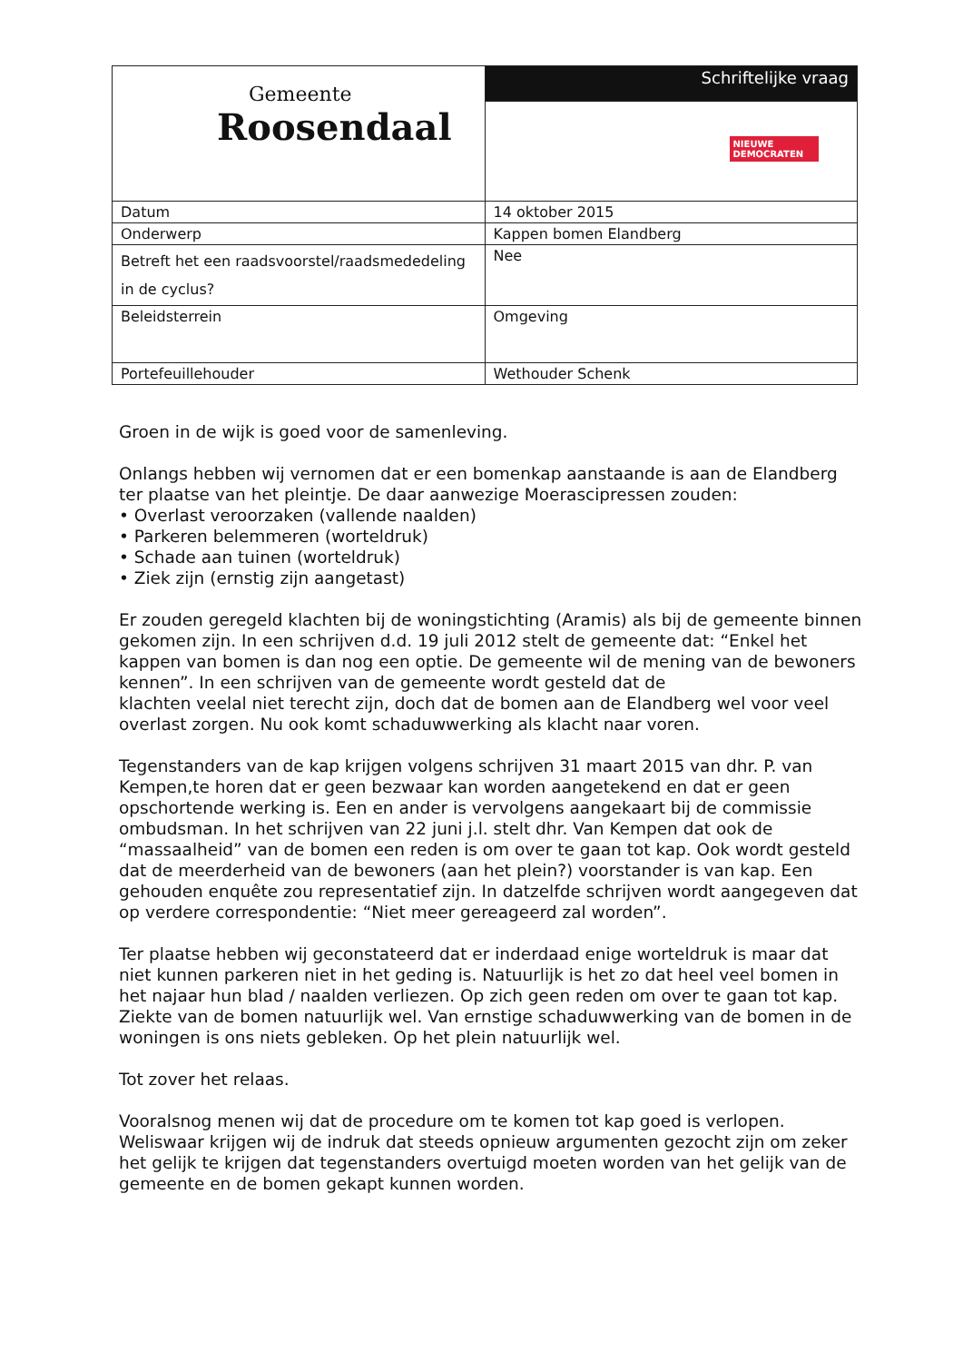| Gemeente Roosendaal | Schriftelijke vraag |
| | NIEUWE DEMOCRATEN |
| Datum | 14 oktober 2015 |
| Onderwerp | Kappen bomen Elandberg |
| Betreft het een raadsvoorstel/raadsmededeling in de cyclus? | Nee |
| Beleidsterrein | Omgeving |
| Portefeuillehouder | Wethouder Schenk |
Groen in de wijk is goed voor de samenleving.
Onlangs hebben wij vernomen dat er een bomenkap aanstaande is aan de Elandberg ter plaatse van het pleintje. De daar aanwezige Moerascipressen zouden:
• Overlast veroorzaken (vallende naalden)
• Parkeren belemmeren (worteldruk)
• Schade aan tuinen (worteldruk)
• Ziek zijn (ernstig zijn aangetast)
Er zouden geregeld klachten bij de woningstichting (Aramis) als bij de gemeente binnen gekomen zijn. In een schrijven d.d. 19 juli 2012 stelt de gemeente dat: “Enkel het kappen van bomen is dan nog een optie. De gemeente wil de mening van de bewoners kennen”. In een schrijven van de gemeente wordt gesteld dat de
klachten veelal niet terecht zijn, doch dat de bomen aan de Elandberg wel voor veel overlast zorgen. Nu ook komt schaduwwerking als klacht naar voren.
Tegenstanders van de kap krijgen volgens schrijven 31 maart 2015 van dhr. P. van Kempen,te horen dat er geen bezwaar kan worden aangetekend en dat er geen opschortende werking is. Een en ander is vervolgens aangekaart bij de commissie ombudsman. In het schrijven van 22 juni j.l. stelt dhr. Van Kempen dat ook de “massaalheid” van de bomen een reden is om over te gaan tot kap. Ook wordt gesteld dat de meerderheid van de bewoners (aan het plein?) voorstander is van kap. Een gehouden enquête zou representatief zijn. In datzelfde schrijven wordt aangegeven dat op verdere correspondentie: “Niet meer gereageerd zal worden”.
Ter plaatse hebben wij geconstateerd dat er inderdaad enige worteldruk is maar dat niet kunnen parkeren niet in het geding is. Natuurlijk is het zo dat heel veel bomen in het najaar hun blad / naalden verliezen. Op zich geen reden om over te gaan tot kap. Ziekte van de bomen natuurlijk wel. Van ernstige schaduwwerking van de bomen in de woningen is ons niets gebleken. Op het plein natuurlijk wel.
Tot zover het relaas.
Vooralsnog menen wij dat de procedure om te komen tot kap goed is verlopen. Weliswaar krijgen wij de indruk dat steeds opnieuw argumenten gezocht zijn om zeker het gelijk te krijgen dat tegenstanders overtuigd moeten worden van het gelijk van de gemeente en de bomen gekapt kunnen worden.